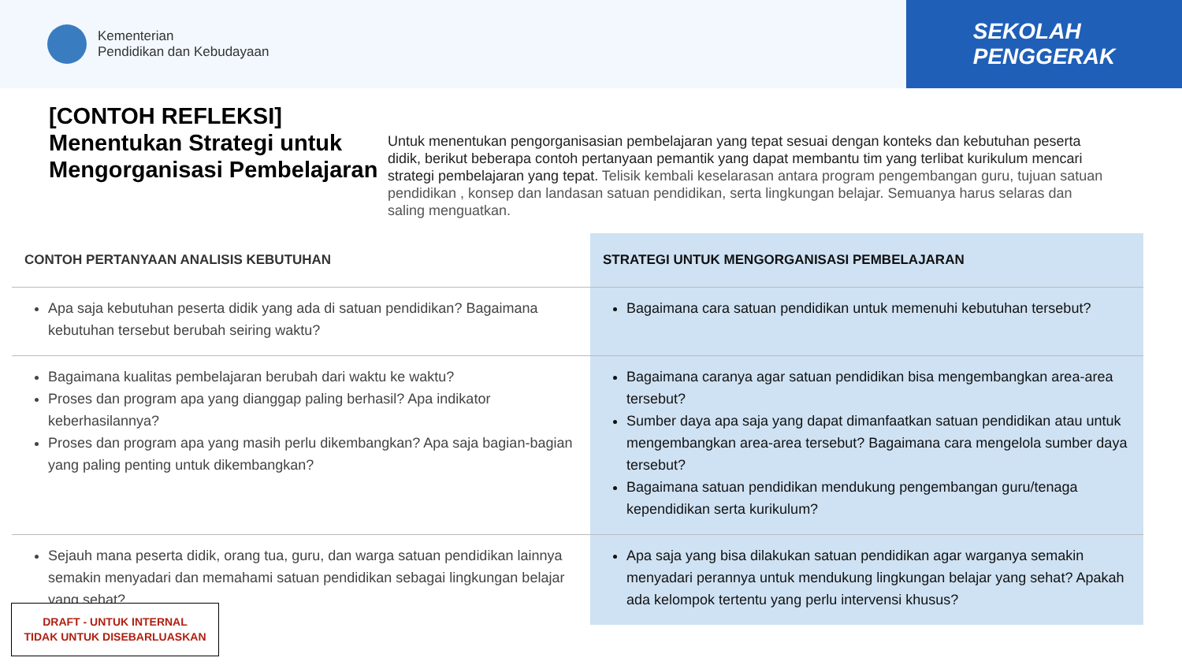Kementerian
Pendidikan dan Kebudayaan
SEKOLAH
PENGGERAK
[CONTOH REFLEKSI]
Menentukan Strategi untuk Mengorganisasi Pembelajaran
Untuk menentukan pengorganisasian pembelajaran yang tepat sesuai dengan konteks dan kebutuhan peserta didik, berikut beberapa contoh pertanyaan pemantik yang dapat membantu tim yang terlibat kurikulum mencari strategi pembelajaran yang tepat. Telisik kembali keselarasan antara program pengembangan guru, tujuan satuan pendidikan , konsep dan landasan satuan pendidikan, serta lingkungan belajar. Semuanya harus selaras dan saling menguatkan.
| CONTOH PERTANYAAN ANALISIS KEBUTUHAN | STRATEGI UNTUK MENGORGANISASI PEMBELAJARAN |
| --- | --- |
| Apa saja kebutuhan peserta didik yang ada di satuan pendidikan? Bagaimana kebutuhan tersebut berubah seiring waktu? | Bagaimana cara satuan pendidikan untuk memenuhi kebutuhan tersebut? |
| Bagaimana kualitas pembelajaran berubah dari waktu ke waktu? Proses dan program apa yang dianggap paling berhasil? Apa indikator keberhasilannya? Proses dan program apa yang masih perlu dikembangkan? Apa saja bagian-bagian yang paling penting untuk dikembangkan? | Bagaimana caranya agar satuan pendidikan bisa mengembangkan area-area tersebut? Sumber daya apa saja yang dapat dimanfaatkan satuan pendidikan atau untuk mengembangkan area-area tersebut? Bagaimana cara mengelola sumber daya tersebut? Bagaimana satuan pendidikan mendukung pengembangan guru/tenaga kependidikan serta kurikulum? |
| Sejauh mana peserta didik, orang tua, guru, dan warga satuan pendidikan lainnya semakin menyadari dan memahami satuan pendidikan sebagai lingkungan belajar yang sehat? | Apa saja yang bisa dilakukan satuan pendidikan agar warganya semakin menyadari perannya untuk mendukung lingkungan belajar yang sehat? Apakah ada kelompok tertentu yang perlu intervensi khusus? |
DRAFT - UNTUK INTERNAL
TIDAK UNTUK DISEBARLUASKAN